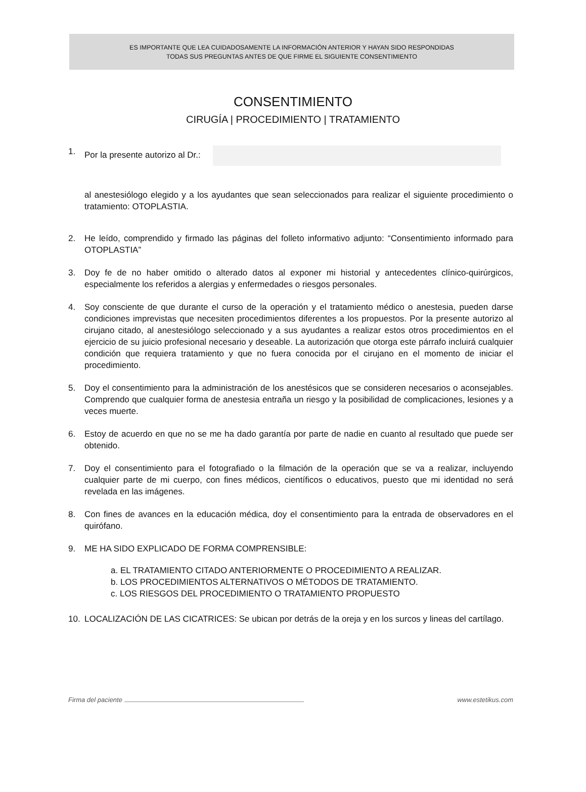ES IMPORTANTE QUE LEA CUIDADOSAMENTE LA INFORMACIÓN ANTERIOR Y HAYAN SIDO RESPONDIDAS
TODAS SUS PREGUNTAS ANTES DE QUE FIRME EL SIGUIENTE CONSENTIMIENTO
CONSENTIMIENTO
CIRUGÍA | PROCEDIMIENTO | TRATAMIENTO
1. Por la presente autorizo al Dr.:
al anestesiólogo elegido y a los ayudantes que sean seleccionados para realizar el siguiente procedimiento o tratamiento: OTOPLASTIA.
2. He leído, comprendido y firmado las páginas del folleto informativo adjunto: “Consentimiento informado para OTOPLASTIA”
3. Doy fe de no haber omitido o alterado datos al exponer mi historial y antecedentes clínico-quirúrgicos, especialmente los referidos a alergias y enfermedades o riesgos personales.
4. Soy consciente de que durante el curso de la operación y el tratamiento médico o anestesia, pueden darse condiciones imprevistas que necesiten procedimientos diferentes a los propuestos. Por la presente autorizo al cirujano citado, al anestesiólogo seleccionado y a sus ayudantes a realizar estos otros procedimientos en el ejercicio de su juicio profesional necesario y deseable. La autorización que otorga este párrafo incluirá cualquier condición que requiera tratamiento y que no fuera conocida por el cirujano en el momento de iniciar el procedimiento.
5. Doy el consentimiento para la administración de los anestésicos que se consideren necesarios o aconsejables. Comprendo que cualquier forma de anestesia entraña un riesgo y la posibilidad de complicaciones, lesiones y a veces muerte.
6. Estoy de acuerdo en que no se me ha dado garantía por parte de nadie en cuanto al resultado que puede ser obtenido.
7. Doy el consentimiento para el fotografiado o la filmación de la operación que se va a realizar, incluyendo cualquier parte de mi cuerpo, con fines médicos, científicos o educativos, puesto que mi identidad no será revelada en las imágenes.
8. Con fines de avances en la educación médica, doy el consentimiento para la entrada de observadores en el quirófano.
9. ME HA SIDO EXPLICADO DE FORMA COMPRENSIBLE:
a. EL TRATAMIENTO CITADO ANTERIORMENTE O PROCEDIMIENTO A REALIZAR.
b. LOS PROCEDIMIENTOS ALTERNATIVOS O MÉTODOS DE TRATAMIENTO.
c. LOS RIESGOS DEL PROCEDIMIENTO O TRATAMIENTO PROPUESTO
10. LOCALIZACIÓN DE LAS CICATRICES: Se ubican por detrás de la oreja y en los surcos y lineas del cartílago.
Firma del paciente www.estetikus.com